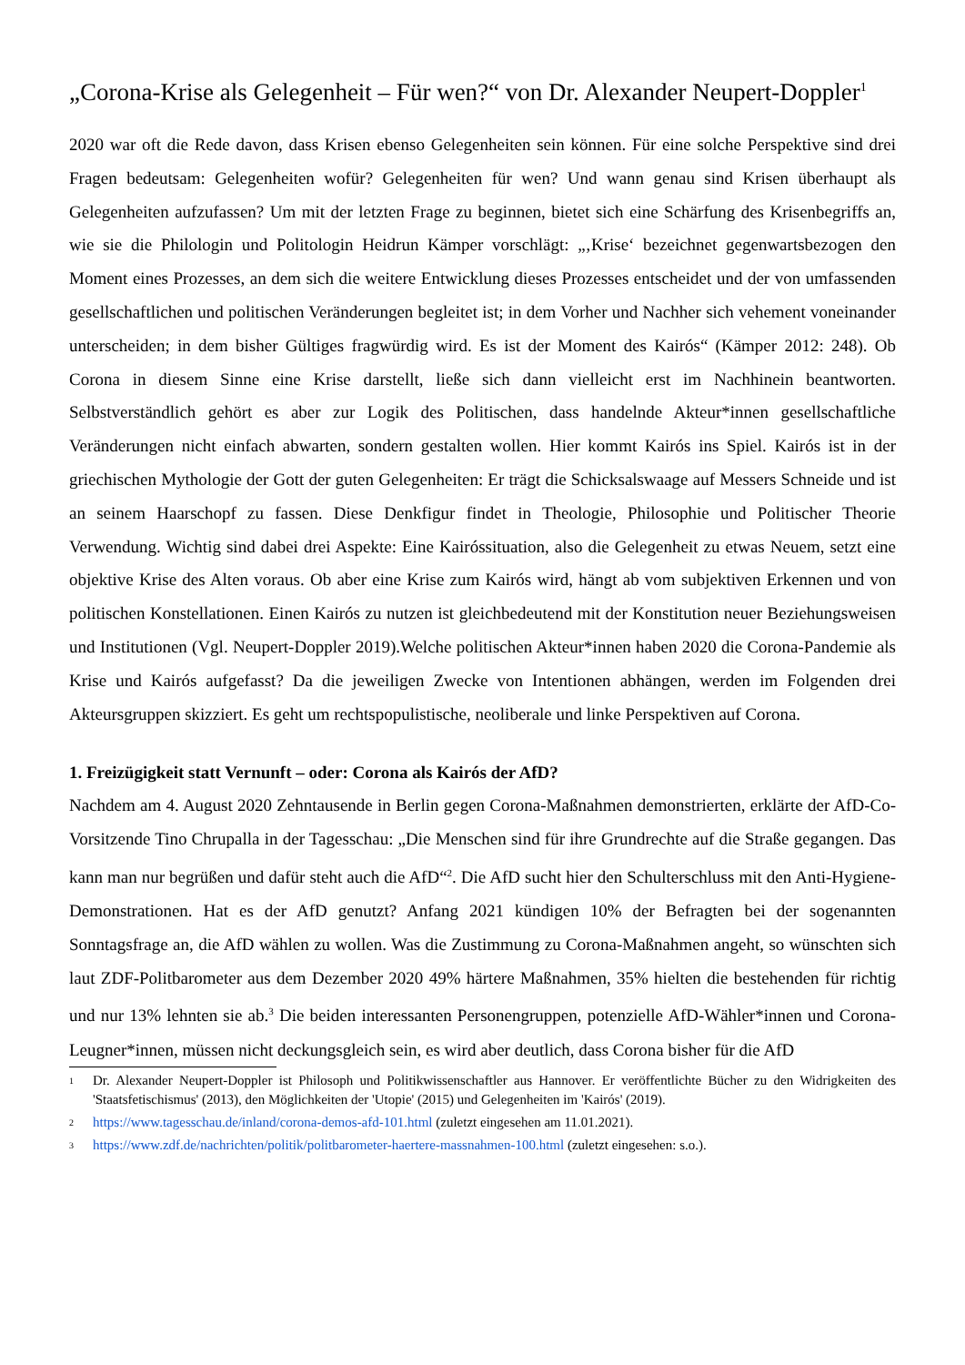„Corona-Krise als Gelegenheit – Für wen?“ von Dr. Alexander Neupert-Doppler<sup>1</sup>
2020 war oft die Rede davon, dass Krisen ebenso Gelegenheiten sein können. Für eine solche Perspektive sind drei Fragen bedeutsam: Gelegenheiten wofür? Gelegenheiten für wen? Und wann genau sind Krisen überhaupt als Gelegenheiten aufzufassen? Um mit der letzten Frage zu beginnen, bietet sich eine Schärfung des Krisenbegriffs an, wie sie die Philologin und Politologin Heidrun Kämper vorschlägt: „‚Krise‘ bezeichnet gegenwartsbezogen den Moment eines Prozesses, an dem sich die weitere Entwicklung dieses Prozesses entscheidet und der von umfassenden gesellschaftlichen und politischen Veränderungen begleitet ist; in dem Vorher und Nachher sich vehement voneinander unterscheiden; in dem bisher Gültiges fragwürdig wird. Es ist der Moment des Kairós“ (Kämper 2012: 248). Ob Corona in diesem Sinne eine Krise darstellt, ließe sich dann vielleicht erst im Nachhinein beantworten. Selbstverständlich gehört es aber zur Logik des Politischen, dass handelnde Akteur*innen gesellschaftliche Veränderungen nicht einfach abwarten, sondern gestalten wollen. Hier kommt Kairós ins Spiel. Kairós ist in der griechischen Mythologie der Gott der guten Gelegenheiten: Er trägt die Schicksalswaage auf Messers Schneide und ist an seinem Haarschopf zu fassen. Diese Denkfigur findet in Theologie, Philosophie und Politischer Theorie Verwendung. Wichtig sind dabei drei Aspekte: Eine Kairóssituation, also die Gelegenheit zu etwas Neuem, setzt eine objektive Krise des Alten voraus. Ob aber eine Krise zum Kairós wird, hängt ab vom subjektiven Erkennen und von politischen Konstellationen. Einen Kairós zu nutzen ist gleichbedeutend mit der Konstitution neuer Beziehungsweisen und Institutionen (Vgl. Neupert-Doppler 2019).Welche politischen Akteur*innen haben 2020 die Corona-Pandemie als Krise und Kairós aufgefasst? Da die jeweiligen Zwecke von Intentionen abhängen, werden im Folgenden drei Akteursgruppen skizziert. Es geht um rechtspopulistische, neoliberale und linke Perspektiven auf Corona.
1. Freizügigkeit statt Vernunft – oder: Corona als Kairós der AfD?
Nachdem am 4. August 2020 Zehntausende in Berlin gegen Corona-Maßnahmen demonstrierten, erklärte der AfD-Co-Vorsitzende Tino Chrupalla in der Tagesschau: „Die Menschen sind für ihre Grundrechte auf die Straße gegangen. Das kann man nur begrüßen und dafür steht auch die AfD“<sup>2</sup>. Die AfD sucht hier den Schulterschluss mit den Anti-Hygiene-Demonstrationen. Hat es der AfD genutzt? Anfang 2021 kündigen 10% der Befragten bei der sogenannten Sonntagsfrage an, die AfD wählen zu wollen. Was die Zustimmung zu Corona-Maßnahmen angeht, so wünschten sich laut ZDF-Politbarometer aus dem Dezember 2020 49% härtere Maßnahmen, 35% hielten die bestehenden für richtig und nur 13% lehnten sie ab.<sup>3</sup> Die beiden interessanten Personengruppen, potenzielle AfD-Wähler*innen und Corona-Leugner*innen, müssen nicht deckungsgleich sein, es wird aber deutlich, dass Corona bisher für die AfD
1 Dr. Alexander Neupert-Doppler ist Philosoph und Politikwissenschaftler aus Hannover. Er veröffentlichte Bücher zu den Widrigkeiten des 'Staatsfetischismus' (2013), den Möglichkeiten der 'Utopie' (2015) und Gelegenheiten im 'Kairós' (2019).
2 https://www.tagesschau.de/inland/corona-demos-afd-101.html (zuletzt eingesehen am 11.01.2021).
3 https://www.zdf.de/nachrichten/politik/politbarometer-haertere-massnahmen-100.html (zuletzt eingesehen: s.o.).